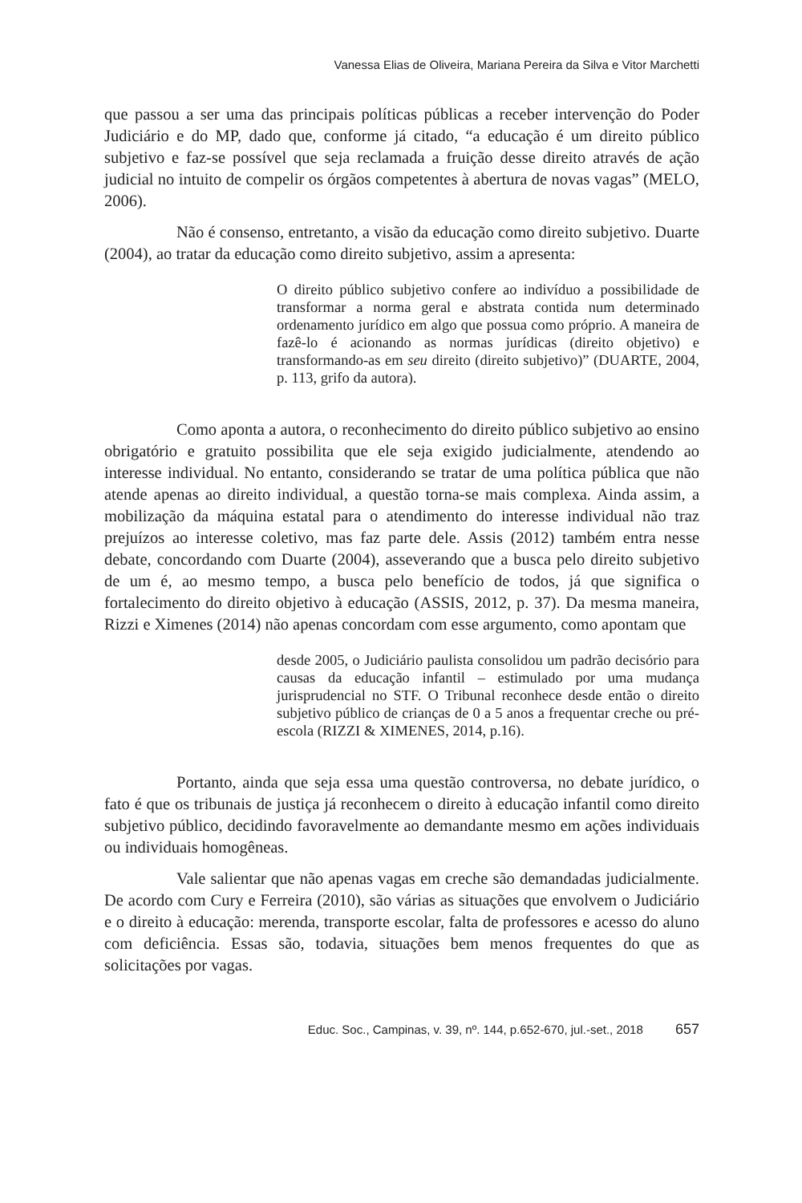Vanessa Elias de Oliveira, Mariana Pereira da Silva e Vitor Marchetti
que passou a ser uma das principais políticas públicas a receber intervenção do Poder Judiciário e do MP, dado que, conforme já citado, “a educação é um direito público subjetivo e faz-se possível que seja reclamada a fruição desse direito através de ação judicial no intuito de compelir os órgãos competentes à abertura de novas vagas” (MELO, 2006).
Não é consenso, entretanto, a visão da educação como direito subjetivo. Duarte (2004), ao tratar da educação como direito subjetivo, assim a apresenta:
O direito público subjetivo confere ao indivíduo a possibilidade de transformar a norma geral e abstrata contida num determinado ordenamento jurídico em algo que possua como próprio. A maneira de fazê-lo é acionando as normas jurídicas (direito objetivo) e transformando-as em seu direito (direito subjetivo)” (DUARTE, 2004, p. 113, grifo da autora).
Como aponta a autora, o reconhecimento do direito público subjetivo ao ensino obrigatório e gratuito possibilita que ele seja exigido judicialmente, atendendo ao interesse individual. No entanto, considerando se tratar de uma política pública que não atende apenas ao direito individual, a questão torna-se mais complexa. Ainda assim, a mobilização da máquina estatal para o atendimento do interesse individual não traz prejuízos ao interesse coletivo, mas faz parte dele. Assis (2012) também entra nesse debate, concordando com Duarte (2004), asseverando que a busca pelo direito subjetivo de um é, ao mesmo tempo, a busca pelo benefício de todos, já que significa o fortalecimento do direito objetivo à educação (ASSIS, 2012, p. 37). Da mesma maneira, Rizzi e Ximenes (2014) não apenas concordam com esse argumento, como apontam que
desde 2005, o Judiciário paulista consolidou um padrão decisório para causas da educação infantil – estimulado por uma mudança jurisprudencial no STF. O Tribunal reconhece desde então o direito subjetivo público de crianças de 0 a 5 anos a frequentar creche ou pré-escola (RIZZI & XIMENES, 2014, p.16).
Portanto, ainda que seja essa uma questão controversa, no debate jurídico, o fato é que os tribunais de justiça já reconhecem o direito à educação infantil como direito subjetivo público, decidindo favoravelmente ao demandante mesmo em ações individuais ou individuais homogêneas.
Vale salientar que não apenas vagas em creche são demandadas judicialmente. De acordo com Cury e Ferreira (2010), são várias as situações que envolvem o Judiciário e o direito à educação: merenda, transporte escolar, falta de professores e acesso do aluno com deficiência. Essas são, todavia, situações bem menos frequentes do que as solicitações por vagas.
Educ. Soc., Campinas, v. 39, nº. 144, p.652-670, jul.-set., 2018 657